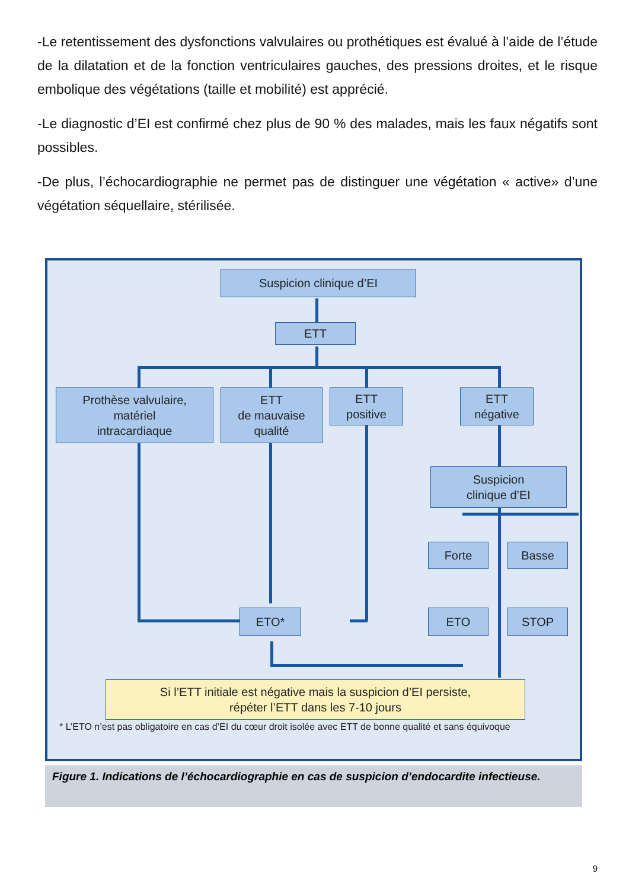-Le retentissement des dysfonctions valvulaires ou prothétiques est évalué à l’aide de l’étude de la dilatation et de la fonction ventriculaires gauches, des pressions droites, et le risque embolique des végétations (taille et mobilité) est apprécié.
-Le diagnostic d’EI est confirmé chez plus de 90 % des malades, mais les faux négatifs sont possibles.
-De plus, l’échocardiographie ne permet pas de distinguer une végétation « active» d’une végétation séquellaire, stérilisée.
Suspicion clinique d’EI
ETT
Prothèse valvulaire,
matériel
intracardiaque
ETT
de mauvaise
qualité
ETT
positive
ETT
négative
Suspicion
clinique d’EI
Forte Basse
ETO* ETO STOP
Si l’ETT initiale est négative mais la suspicion d’EI persiste,
répéter l’ETT dans les 7-10 jours
* L’ETO n’est pas obligatoire en cas d’EI du cœur droit isolée avec ETT de bonne qualité et sans équivoque
Figure 1. Indications de l’échocardiographie en cas de suspicion d’endocardite infectieuse.
9